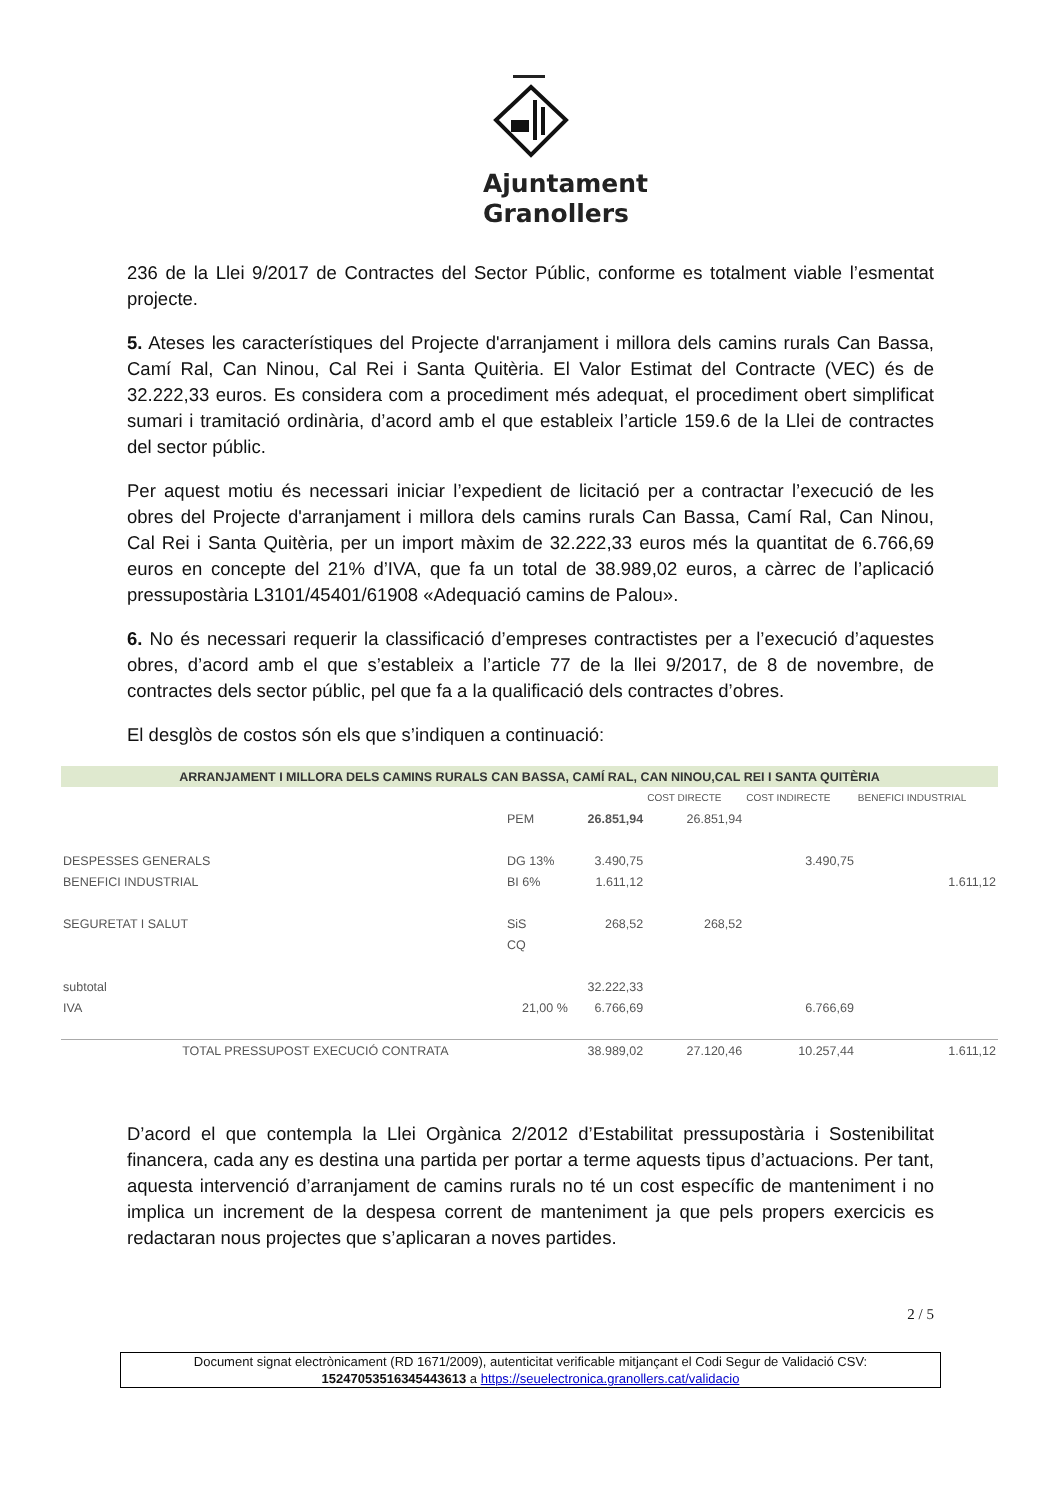Ajuntament
Granollers
236 de la Llei 9/2017 de Contractes del Sector Públic, conforme es totalment viable l’esmentat projecte.
5. Ateses les característiques del Projecte d'arranjament i millora dels camins rurals Can Bassa, Camí Ral, Can Ninou, Cal Rei i Santa Quitèria. El Valor Estimat del Contracte (VEC) és de 32.222,33 euros. Es considera com a procediment més adequat, el procediment obert simplificat sumari i tramitació ordinària, d’acord amb el que estableix l’article 159.6 de la Llei de contractes del sector públic.
Per aquest motiu és necessari iniciar l’expedient de licitació per a contractar l’execució de les obres del Projecte d'arranjament i millora dels camins rurals Can Bassa, Camí Ral, Can Ninou, Cal Rei i Santa Quitèria, per un import màxim de 32.222,33 euros més la quantitat de 6.766,69 euros en concepte del 21% d’IVA, que fa un total de 38.989,02 euros, a càrrec de l’aplicació pressupostària L3101/45401/61908 «Adequació camins de Palou».
6. No és necessari requerir la classificació d’empreses contractistes per a l’execució d’aquestes obres, d’acord amb el que s’estableix a l’article 77 de la llei 9/2017, de 8 de novembre, de contractes dels sector públic, pel que fa a la qualificació dels contractes d’obres.
El desglòs de costos són els que s’indiquen a continuació:
| ARRANJAMENT I MILLORA DELS CAMINS RURALS CAN BASSA, CAMÍ RAL, CAN NINOU,CAL REI I SANTA QUITÈRIA | | | | | |
| | | | COST DIRECTE | COST INDIRECTE | BENEFICI INDUSTRIAL |
| | PEM | 26.851,94 | 26.851,94 | | |
| DESPESSES GENERALS | DG 13% | 3.490,75 | | 3.490,75 | |
| BENEFICI INDUSTRIAL | BI 6% | 1.611,12 | | | 1.611,12 |
| SEGURETAT I SALUT | SiS | 268,52 | 268,52 | | |
| | CQ | | | | |
| subtotal | | 32.222,33 | | | |
| IVA | 21,00 % | 6.766,69 | | 6.766,69 | |
| TOTAL PRESSUPOST EXECUCIÓ CONTRATA | | 38.989,02 | 27.120,46 | 10.257,44 | 1.611,12 |
D’acord el que contempla la Llei Orgànica 2/2012 d’Estabilitat pressupostària i Sostenibilitat financera, cada any es destina una partida per portar a terme aquests tipus d’actuacions. Per tant, aquesta intervenció d’arranjament de camins rurals no té un cost específic de manteniment i no implica un increment de la despesa corrent de manteniment ja que pels propers exercicis es redactaran nous projectes que s’aplicaran a noves partides.
2 / 5
Document signat electrònicament (RD 1671/2009), autenticitat verificable mitjançant el Codi Segur de Validació CSV:
15247053516345443613 a https://seuelectronica.granollers.cat/validacio